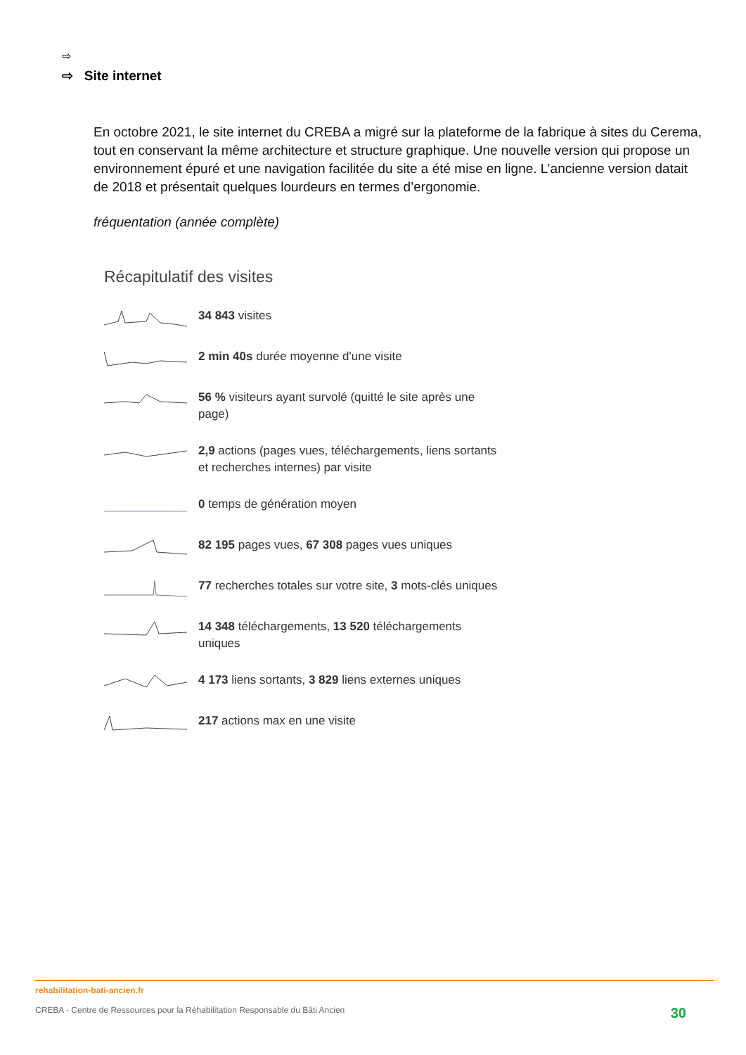⇨
⇨ Site internet
En octobre 2021, le site internet du CREBA a migré sur la plateforme de la fabrique à sites du Cerema, tout en conservant la même architecture et structure graphique. Une nouvelle version qui propose un environnement épuré et une navigation facilitée du site a été mise en ligne. L’ancienne version datait de 2018 et présentait quelques lourdeurs en termes d’ergonomie.
fréquentation (année complète)
Récapitulatif des visites
34 843 visites
2 min 40s durée moyenne d'une visite
56 % visiteurs ayant survolé (quitté le site après une page)
2,9 actions (pages vues, téléchargements, liens sortants et recherches internes) par visite
0 temps de génération moyen
82 195 pages vues, 67 308 pages vues uniques
77 recherches totales sur votre site, 3 mots-clés uniques
14 348 téléchargements, 13 520 téléchargements uniques
4 173 liens sortants, 3 829 liens externes uniques
217 actions max en une visite
rehabilitation-bati-ancien.fr
CREBA - Centre de Ressources pour la Réhabilitation Responsable du Bâti Ancien 30